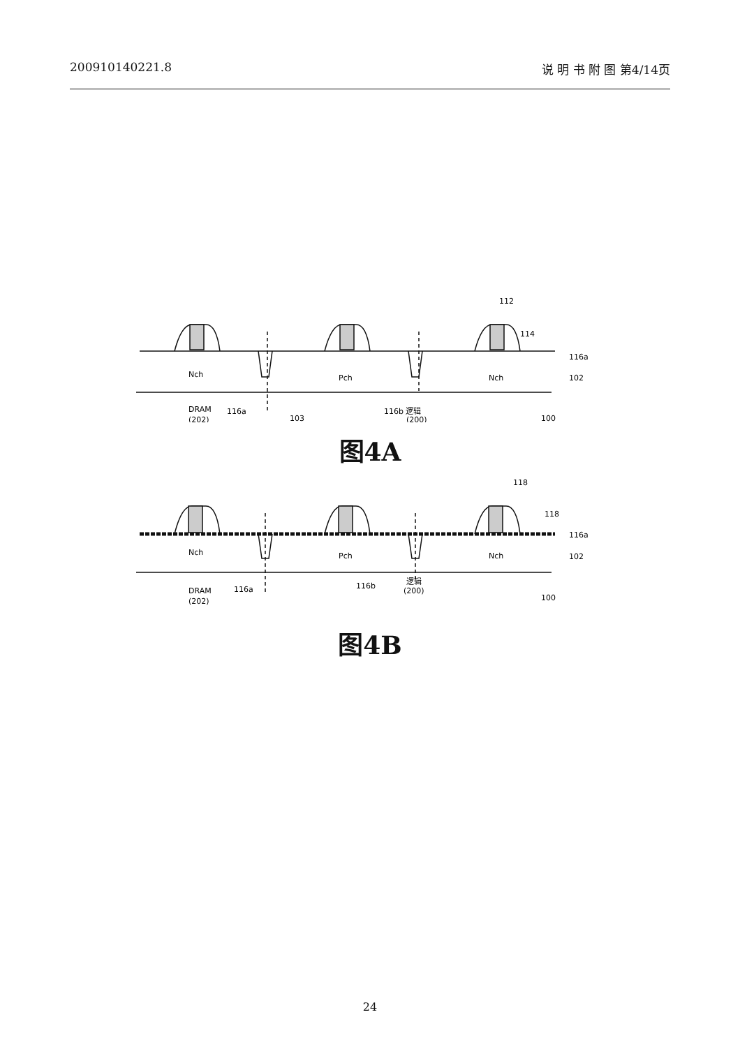200910140221.8 说 明 书 附 图 第4/14页
Nch
Pch
Nch
112
114
116a
102
DRAM
(202)
116a
103
116b 逻辑
(200)
100
图4A
Nch
Pch
Nch
118
118
116a
102
DRAM
(202)
116a
116b
逻辑
(200)
100
图4B
24